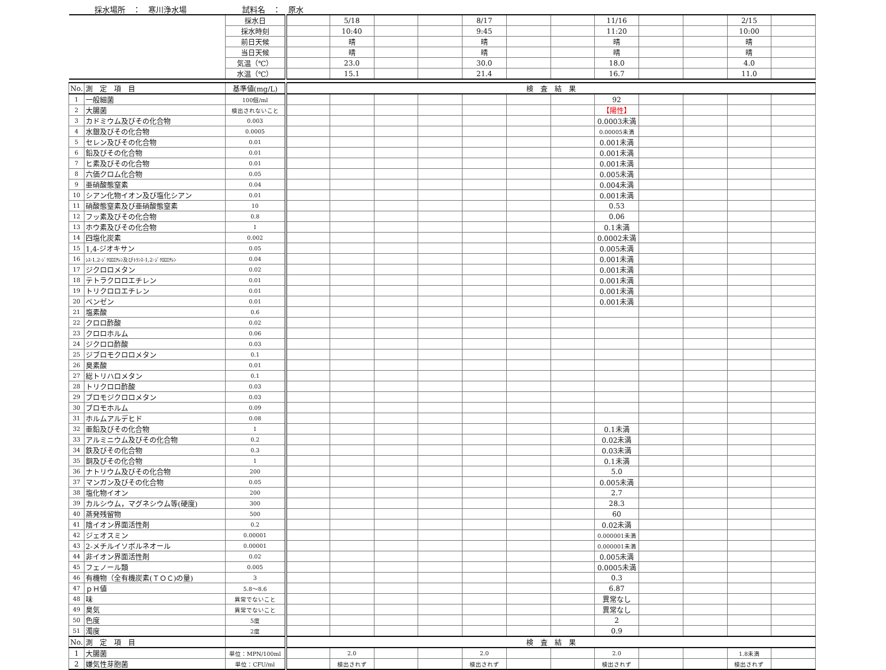採水場所　：　寒川浄水場 試料名　：　原水
| | | 採水日 | | 5/18 | | | 8/17 | | | 11/16 | | | 2/15 | |
| | | 採水時刻 | | 10:40 | | | 9:45 | | | 11:20 | | | 10:00 | |
| | | 前日天候 | | 晴 | | | 晴 | | | 晴 | | | 晴 | |
| | | 当日天候 | | 晴 | | | 晴 | | | 晴 | | | 晴 | |
| | | 気温（℃） | | 23.0 | | | 30.0 | | | 18.0 | | | 4.0 | |
| | | 水温（℃） | | 15.1 | | | 21.4 | | | 16.7 | | | 11.0 | |
| No. | 測 定 項 目 | 基準値(mg/L) | 検 査 結 果 | | | | | | | | | | | |
| 1 | 一般細菌 | 100個/ml | | | | | | | | 92 | | | | |
| 2 | 大腸菌 | 検出されないこと | | | | | | | | 【陽性】 | | | | |
| 3 | カドミウム及びその化合物 | 0.003 | | | | | | | | 0.0003未満 | | | | |
| 4 | 水銀及びその化合物 | 0.0005 | | | | | | | | 0.00005未満 | | | | |
| 5 | セレン及びその化合物 | 0.01 | | | | | | | | 0.001未満 | | | | |
| 6 | 鉛及びその化合物 | 0.01 | | | | | | | | 0.001未満 | | | | |
| 7 | ヒ素及びその化合物 | 0.01 | | | | | | | | 0.001未満 | | | | |
| 8 | 六価クロム化合物 | 0.05 | | | | | | | | 0.005未満 | | | | |
| 9 | 亜硝酸態窒素 | 0.04 | | | | | | | | 0.004未満 | | | | |
| 10 | シアン化物イオン及び塩化シアン | 0.01 | | | | | | | | 0.001未満 | | | | |
| 11 | 硝酸態窒素及び亜硝酸態窒素 | 10 | | | | | | | | 0.53 | | | | |
| 12 | フッ素及びその化合物 | 0.8 | | | | | | | | 0.06 | | | | |
| 13 | ホウ素及びその化合物 | 1 | | | | | | | | 0.1未満 | | | | |
| 14 | 四塩化炭素 | 0.002 | | | | | | | | 0.0002未満 | | | | |
| 15 | 1,4-ジオキサン | 0.05 | | | | | | | | 0.005未満 | | | | |
| 16 | ｼｽ-1,2-ｼﾞｸﾛﾛｴﾁﾚﾝ及びﾄﾗﾝｽ-1,2-ｼﾞｸﾛﾛｴﾁﾚﾝ | 0.04 | | | | | | | | 0.001未満 | | | | |
| 17 | ジクロロメタン | 0.02 | | | | | | | | 0.001未満 | | | | |
| 18 | テトラクロロエチレン | 0.01 | | | | | | | | 0.001未満 | | | | |
| 19 | トリクロロエチレン | 0.01 | | | | | | | | 0.001未満 | | | | |
| 20 | ベンゼン | 0.01 | | | | | | | | 0.001未満 | | | | |
| 21 | 塩素酸 | 0.6 | | | | | | | | | | | | |
| 22 | クロロ酢酸 | 0.02 | | | | | | | | | | | | |
| 23 | クロロホルム | 0.06 | | | | | | | | | | | | |
| 24 | ジクロロ酢酸 | 0.03 | | | | | | | | | | | | |
| 25 | ジブロモクロロメタン | 0.1 | | | | | | | | | | | | |
| 26 | 臭素酸 | 0.01 | | | | | | | | | | | | |
| 27 | 総トリハロメタン | 0.1 | | | | | | | | | | | | |
| 28 | トリクロロ酢酸 | 0.03 | | | | | | | | | | | | |
| 29 | ブロモジクロロメタン | 0.03 | | | | | | | | | | | | |
| 30 | ブロモホルム | 0.09 | | | | | | | | | | | | |
| 31 | ホルムアルデヒド | 0.08 | | | | | | | | | | | | |
| 32 | 亜鉛及びその化合物 | 1 | | | | | | | | 0.1未満 | | | | |
| 33 | アルミニウム及びその化合物 | 0.2 | | | | | | | | 0.02未満 | | | | |
| 34 | 鉄及びその化合物 | 0.3 | | | | | | | | 0.03未満 | | | | |
| 35 | 銅及びその化合物 | 1 | | | | | | | | 0.1未満 | | | | |
| 36 | ナトリウム及びその化合物 | 200 | | | | | | | | 5.0 | | | | |
| 37 | マンガン及びその化合物 | 0.05 | | | | | | | | 0.005未満 | | | | |
| 38 | 塩化物イオン | 200 | | | | | | | | 2.7 | | | | |
| 39 | カルシウム，マグネシウム等(硬度) | 300 | | | | | | | | 28.3 | | | | |
| 40 | 蒸発残留物 | 500 | | | | | | | | 60 | | | | |
| 41 | 陰イオン界面活性剤 | 0.2 | | | | | | | | 0.02未満 | | | | |
| 42 | ジェオスミン | 0.00001 | | | | | | | | 0.000001未満 | | | | |
| 43 | 2-メチルイソボルネオール | 0.00001 | | | | | | | | 0.000001未満 | | | | |
| 44 | 非イオン界面活性剤 | 0.02 | | | | | | | | 0.005未満 | | | | |
| 45 | フェノール類 | 0.005 | | | | | | | | 0.0005未満 | | | | |
| 46 | 有機物（全有機炭素(ＴＯＣ)の量) | 3 | | | | | | | | 0.3 | | | | |
| 47 | ｐＨ値 | 5.8～8.6 | | | | | | | | 6.87 | | | | |
| 48 | 味 | 異常でないこと | | | | | | | | 異常なし | | | | |
| 49 | 臭気 | 異常でないこと | | | | | | | | 異常なし | | | | |
| 50 | 色度 | 5度 | | | | | | | | 2 | | | | |
| 51 | 濁度 | 2度 | | | | | | | | 0.9 | | | | |
| No. | 測 定 項 目 | | 検 査 結 果 | | | | | | | | | | | |
| 1 | 大腸菌 | 単位：MPN/100ml | | 2.0 | | | 2.0 | | | 2.0 | | | 1.8未満 | |
| 2 | 嫌気性芽胞菌 | 単位：CFU/ml | | 検出されず | | | 検出されず | | | 検出されず | | | 検出されず | |